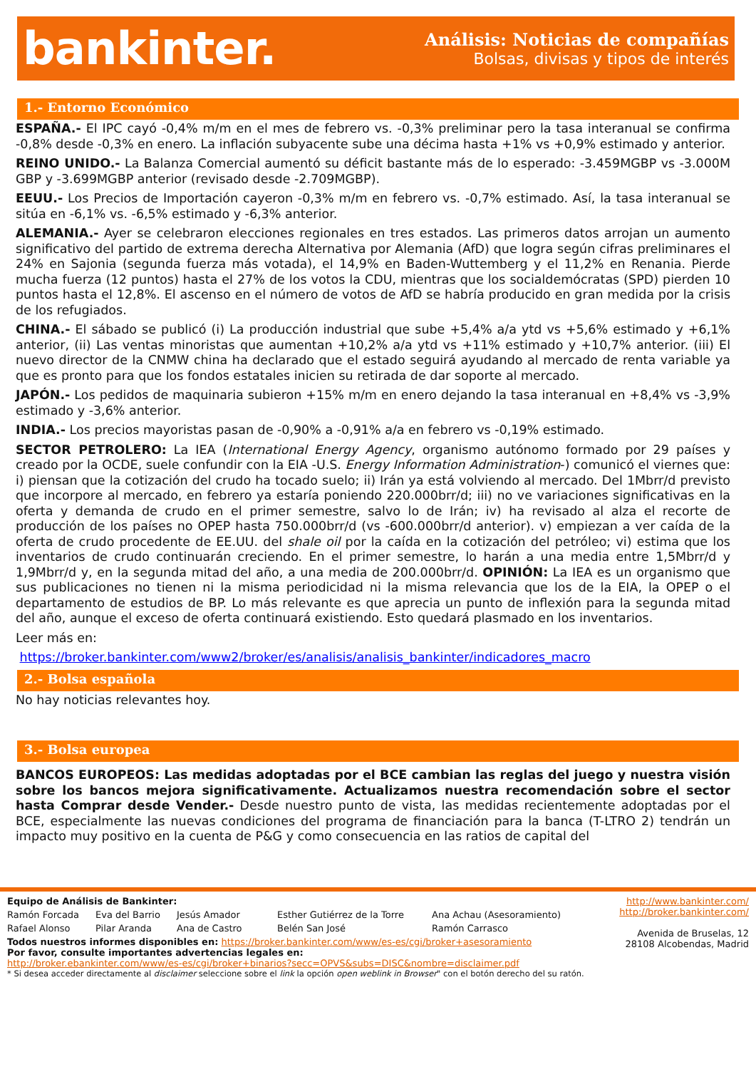bankinter.
Análisis: Noticias de compañías
Bolsas, divisas y tipos de interés
1.- Entorno Económico
ESPAÑA.- El IPC cayó -0,4% m/m en el mes de febrero vs. -0,3% preliminar pero la tasa interanual se confirma -0,8% desde -0,3% en enero. La inflación subyacente sube una décima hasta +1% vs +0,9% estimado y anterior.
REINO UNIDO.- La Balanza Comercial aumentó su déficit bastante más de lo esperado: -3.459MGBP vs -3.000M GBP y -3.699MGBP anterior (revisado desde -2.709MGBP).
EEUU.- Los Precios de Importación cayeron -0,3% m/m en febrero vs. -0,7% estimado. Así, la tasa interanual se sitúa en -6,1% vs. -6,5% estimado y -6,3% anterior.
ALEMANIA.- Ayer se celebraron elecciones regionales en tres estados. Las primeros datos arrojan un aumento significativo del partido de extrema derecha Alternativa por Alemania (AfD) que logra según cifras preliminares el 24% en Sajonia (segunda fuerza más votada), el 14,9% en Baden-Wuttemberg y el 11,2% en Renania. Pierde mucha fuerza (12 puntos) hasta el 27% de los votos la CDU, mientras que los socialdemócratas (SPD) pierden 10 puntos hasta el 12,8%. El ascenso en el número de votos de AfD se habría producido en gran medida por la crisis de los refugiados.
CHINA.- El sábado se publicó (i) La producción industrial que sube +5,4% a/a ytd vs +5,6% estimado y +6,1% anterior, (ii) Las ventas minoristas que aumentan +10,2% a/a ytd vs +11% estimado y +10,7% anterior. (iii) El nuevo director de la CNMW china ha declarado que el estado seguirá ayudando al mercado de renta variable ya que es pronto para que los fondos estatales inicien su retirada de dar soporte al mercado.
JAPÓN.- Los pedidos de maquinaria subieron +15% m/m en enero dejando la tasa interanual en +8,4% vs -3,9% estimado y -3,6% anterior.
INDIA.- Los precios mayoristas pasan de -0,90% a -0,91% a/a en febrero vs -0,19% estimado.
SECTOR PETROLERO: La IEA (International Energy Agency, organismo autónomo formado por 29 países y creado por la OCDE, suele confundir con la EIA -U.S. Energy Information Administration-) comunicó el viernes que: i) piensan que la cotización del crudo ha tocado suelo; ii) Irán ya está volviendo al mercado. Del 1Mbrr/d previsto que incorpore al mercado, en febrero ya estaría poniendo 220.000brr/d; iii) no ve variaciones significativas en la oferta y demanda de crudo en el primer semestre, salvo lo de Irán; iv) ha revisado al alza el recorte de producción de los países no OPEP hasta 750.000brr/d (vs -600.000brr/d anterior). v) empiezan a ver caída de la oferta de crudo procedente de EE.UU. del shale oil por la caída en la cotización del petróleo; vi) estima que los inventarios de crudo continuarán creciendo. En el primer semestre, lo harán a una media entre 1,5Mbrr/d y 1,9Mbrr/d y, en la segunda mitad del año, a una media de 200.000brr/d. OPINIÓN: La IEA es un organismo que sus publicaciones no tienen ni la misma periodicidad ni la misma relevancia que los de la EIA, la OPEP o el departamento de estudios de BP. Lo más relevante es que aprecia un punto de inflexión para la segunda mitad del año, aunque el exceso de oferta continuará existiendo. Esto quedará plasmado en los inventarios.
Leer más en:
https://broker.bankinter.com/www2/broker/es/analisis/analisis_bankinter/indicadores_macro
2.- Bolsa española
No hay noticias relevantes hoy.
3.- Bolsa europea
BANCOS EUROPEOS: Las medidas adoptadas por el BCE cambian las reglas del juego y nuestra visión sobre los bancos mejora significativamente. Actualizamos nuestra recomendación sobre el sector hasta Comprar desde Vender.- Desde nuestro punto de vista, las medidas recientemente adoptadas por el BCE, especialmente las nuevas condiciones del programa de financiación para la banca (T-LTRO 2) tendrán un impacto muy positivo en la cuenta de P&G y como consecuencia en las ratios de capital del
Equipo de Análisis de Bankinter:
Ramón Forcada Eva del Barrio Jesús Amador Esther Gutiérrez de la Torre Ana Achau (Asesoramiento) Rafael Alonso Pilar Aranda Ana de Castro Belén San José Ramón Carrasco
Todos nuestros informes disponibles en: https://broker.bankinter.com/www/es-es/cgi/broker+asesoramiento
Por favor, consulte importantes advertencias legales en:
http://broker.ebankinter.com/www/es-es/cgi/broker+binarios?secc=OPVS&subs=DISC&nombre=disclaimer.pdf
* Si desea acceder directamente al disclaimer seleccione sobre el link la opción open weblink in Browser" con el botón derecho del su ratón.
http://www.bankinter.com/
http://broker.bankinter.com/
Avenida de Bruselas, 12
28108 Alcobendas, Madrid